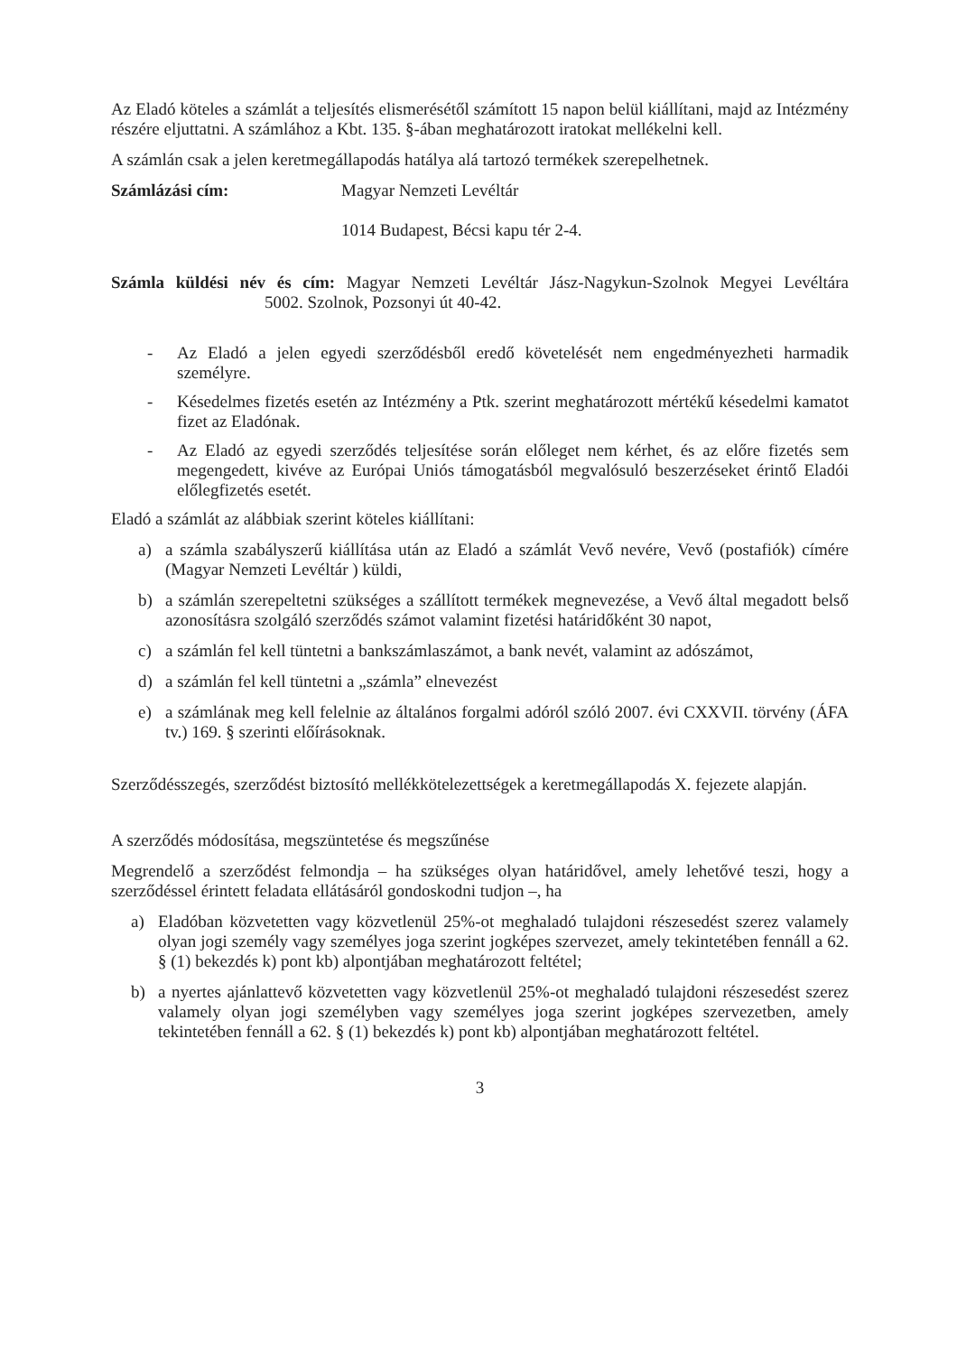Az Eladó köteles a számlát a teljesítés elismerésétől számított 15 napon belül kiállítani, majd az Intézmény részére eljuttatni. A számlához a Kbt. 135. §-ában meghatározott iratokat mellékelni kell.
A számlán csak a jelen keretmegállapodás hatálya alá tartozó termékek szerepelhetnek.
Számlázási cím: Magyar Nemzeti Levéltár
1014 Budapest, Bécsi kapu tér 2-4.
Számla küldési név és cím: Magyar Nemzeti Levéltár Jász-Nagykun-Szolnok Megyei Levéltára 5002. Szolnok, Pozsonyi út 40-42.
- Az Eladó a jelen egyedi szerződésből eredő követelését nem engedményezheti harmadik személyre.
- Késedelmes fizetés esetén az Intézmény a Ptk. szerint meghatározott mértékű késedelmi kamatot fizet az Eladónak.
- Az Eladó az egyedi szerződés teljesítése során előleget nem kérhet, és az előre fizetés sem megengedett, kivéve az Európai Uniós támogatásból megvalósuló beszerzéseket érintő Eladói előlegfizetés esetét.
Eladó a számlát az alábbiak szerint köteles kiállítani:
a) a számla szabályszerű kiállítása után az Eladó a számlát Vevő nevére, Vevő (postafiók) címére (Magyar Nemzeti Levéltár ) küldi,
b) a számlán szerepeltetni szükséges a szállított termékek megnevezése, a Vevő által megadott belső azonosításra szolgáló szerződés számot valamint fizetési határidőként 30 napot,
c) a számlán fel kell tüntetni a bankszámlaszámot, a bank nevét, valamint az adószámot,
d) a számlán fel kell tüntetni a „számla” elnevezést
e) a számlának meg kell felelnie az általános forgalmi adóról szóló 2007. évi CXXVII. törvény (ÁFA tv.) 169. § szerinti előírásoknak.
Szerződésszegés, szerződést biztosító mellékkötelezettségek a keretmegállapodás X. fejezete alapján.
A szerződés módosítása, megszüntetése és megszűnése
Megrendelő a szerződést felmondja – ha szükséges olyan határidővel, amely lehetővé teszi, hogy a szerződéssel érintett feladata ellátásáról gondoskodni tudjon –, ha
a) Eladóban közvetetten vagy közvetlenül 25%-ot meghaladó tulajdoni részesedést szerez valamely olyan jogi személy vagy személyes joga szerint jogképes szervezet, amely tekintetében fennáll a 62. § (1) bekezdés k) pont kb) alpontjában meghatározott feltétel;
b) a nyertes ajánlattevő közvetetten vagy közvetlenül 25%-ot meghaladó tulajdoni részesedést szerez valamely olyan jogi személyben vagy személyes joga szerint jogképes szervezetben, amely tekintetében fennáll a 62. § (1) bekezdés k) pont kb) alpontjában meghatározott feltétel.
3